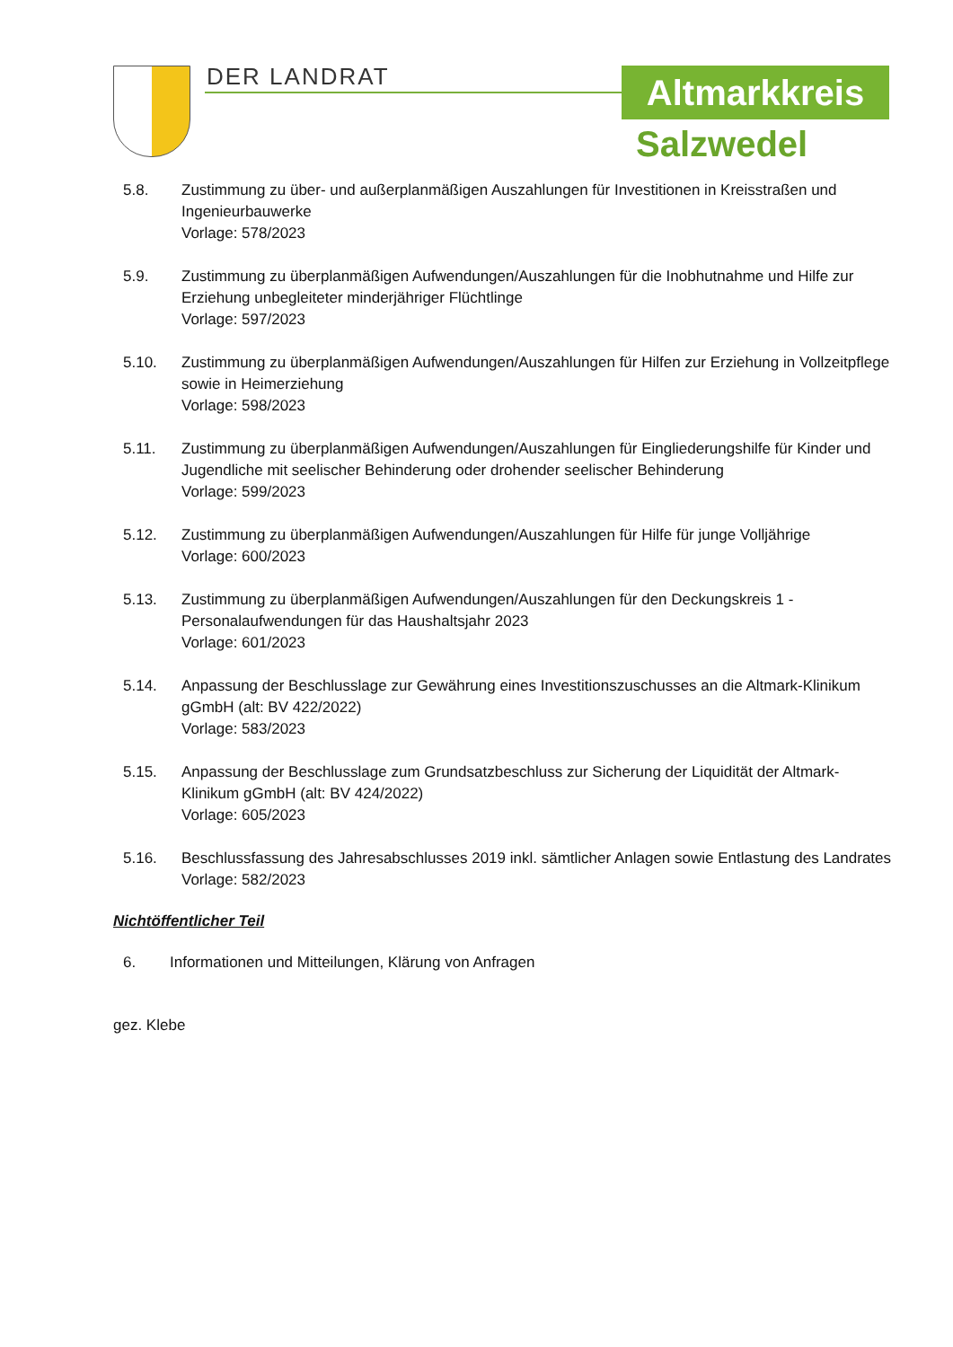DER LANDRAT Altmarkkreis
Salzwedel
5.8. Zustimmung zu über- und außerplanmäßigen Auszahlungen für Investitionen in Kreisstraßen und Ingenieurbauwerke
Vorlage: 578/2023
5.9. Zustimmung zu überplanmäßigen Aufwendungen/Auszahlungen für die Inobhutnahme und Hilfe zur Erziehung unbegleiteter minderjähriger Flüchtlinge
Vorlage: 597/2023
5.10. Zustimmung zu überplanmäßigen Aufwendungen/Auszahlungen für Hilfen zur Erziehung in Vollzeitpflege sowie in Heimerziehung
Vorlage: 598/2023
5.11. Zustimmung zu überplanmäßigen Aufwendungen/Auszahlungen für Eingliederungshilfe für Kinder und Jugendliche mit seelischer Behinderung oder drohender seelischer Behinderung
Vorlage: 599/2023
5.12. Zustimmung zu überplanmäßigen Aufwendungen/Auszahlungen für Hilfe für junge Volljährige
Vorlage: 600/2023
5.13. Zustimmung zu überplanmäßigen Aufwendungen/Auszahlungen für den Deckungskreis 1 - Personalaufwendungen für das Haushaltsjahr 2023
Vorlage: 601/2023
5.14. Anpassung der Beschlusslage zur Gewährung eines Investitionszuschusses an die Altmark-Klinikum gGmbH (alt: BV 422/2022)
Vorlage: 583/2023
5.15. Anpassung der Beschlusslage zum Grundsatzbeschluss zur Sicherung der Liquidität der Altmark-Klinikum gGmbH (alt: BV 424/2022)
Vorlage: 605/2023
5.16. Beschlussfassung des Jahresabschlusses 2019 inkl. sämtlicher Anlagen sowie Entlastung des Landrates
Vorlage: 582/2023
Nichtöffentlicher Teil
6. Informationen und Mitteilungen, Klärung von Anfragen
gez. Klebe